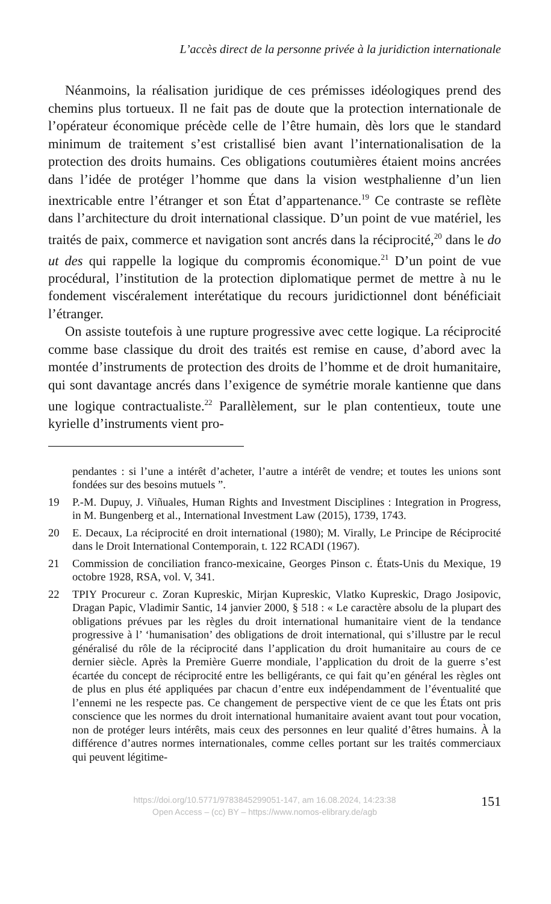L’accès direct de la personne privée à la juridiction internationale
Néanmoins, la réalisation juridique de ces prémisses idéologiques prend des chemins plus tortueux. Il ne fait pas de doute que la protection internationale de l’opérateur économique précède celle de l’être humain, dès lors que le standard minimum de traitement s’est cristallisé bien avant l’internationalisation de la protection des droits humains. Ces obligations coutumières étaient moins ancrées dans l’idée de protéger l’homme que dans la vision westphalienne d’un lien inextricable entre l’étranger et son État d’appartenance.<sup>19</sup> Ce contraste se reflète dans l’architecture du droit international classique. D’un point de vue matériel, les traités de paix, commerce et navigation sont ancrés dans la réciprocité,<sup>20</sup> dans le do ut des qui rappelle la logique du compromis économique.<sup>21</sup> D’un point de vue procédural, l’institution de la protection diplomatique permet de mettre à nu le fondement viscéralement interétatique du recours juridictionnel dont bénéficiait l’étranger.
On assiste toutefois à une rupture progressive avec cette logique. La réciprocité comme base classique du droit des traités est remise en cause, d’abord avec la montée d’instruments de protection des droits de l’homme et de droit humanitaire, qui sont davantage ancrés dans l’exigence de symétrie morale kantienne que dans une logique contractualiste.<sup>22</sup> Parallèlement, sur le plan contentieux, toute une kyrielle d’instruments vient pro-
pendantes : si l’une a intérêt d’acheter, l’autre a intérêt de vendre; et toutes les unions sont fondées sur des besoins mutuels ”.
19 P.-M. Dupuy, J. Viñuales, Human Rights and Investment Disciplines : Integration in Progress, in M. Bungenberg et al., International Investment Law (2015), 1739, 1743.
20 E. Decaux, La réciprocité en droit international (1980); M. Virally, Le Principe de Réciprocité dans le Droit International Contemporain, t. 122 RCADI (1967).
21 Commission de conciliation franco-mexicaine, Georges Pinson c. États-Unis du Mexique, 19 octobre 1928, RSA, vol. V, 341.
22 TPIY Procureur c. Zoran Kupreskic, Mirjan Kupreskic, Vlatko Kupreskic, Drago Josipovic, Dragan Papic, Vladimir Santic, 14 janvier 2000, § 518 : « Le caractère absolu de la plupart des obligations prévues par les règles du droit international humanitaire vient de la tendance progressive à l’ ‘humanisation’ des obligations de droit international, qui s’illustre par le recul généralisé du rôle de la réciprocité dans l’application du droit humanitaire au cours de ce dernier siècle. Après la Première Guerre mondiale, l’application du droit de la guerre s’est écartée du concept de réciprocité entre les belligérants, ce qui fait qu’en général les règles ont de plus en plus été appliquées par chacun d’entre eux indépendamment de l’éventualité que l’ennemi ne les respecte pas. Ce changement de perspective vient de ce que les États ont pris conscience que les normes du droit international humanitaire avaient avant tout pour vocation, non de protéger leurs intérêts, mais ceux des personnes en leur qualité d’êtres humains. À la différence d’autres normes internationales, comme celles portant sur les traités commerciaux qui peuvent légitime-
https://doi.org/10.5771/9783845299051-147, am 16.08.2024, 14:23:38
Open Access – (cc) BY – https://www.nomos-elibrary.de/agb
151